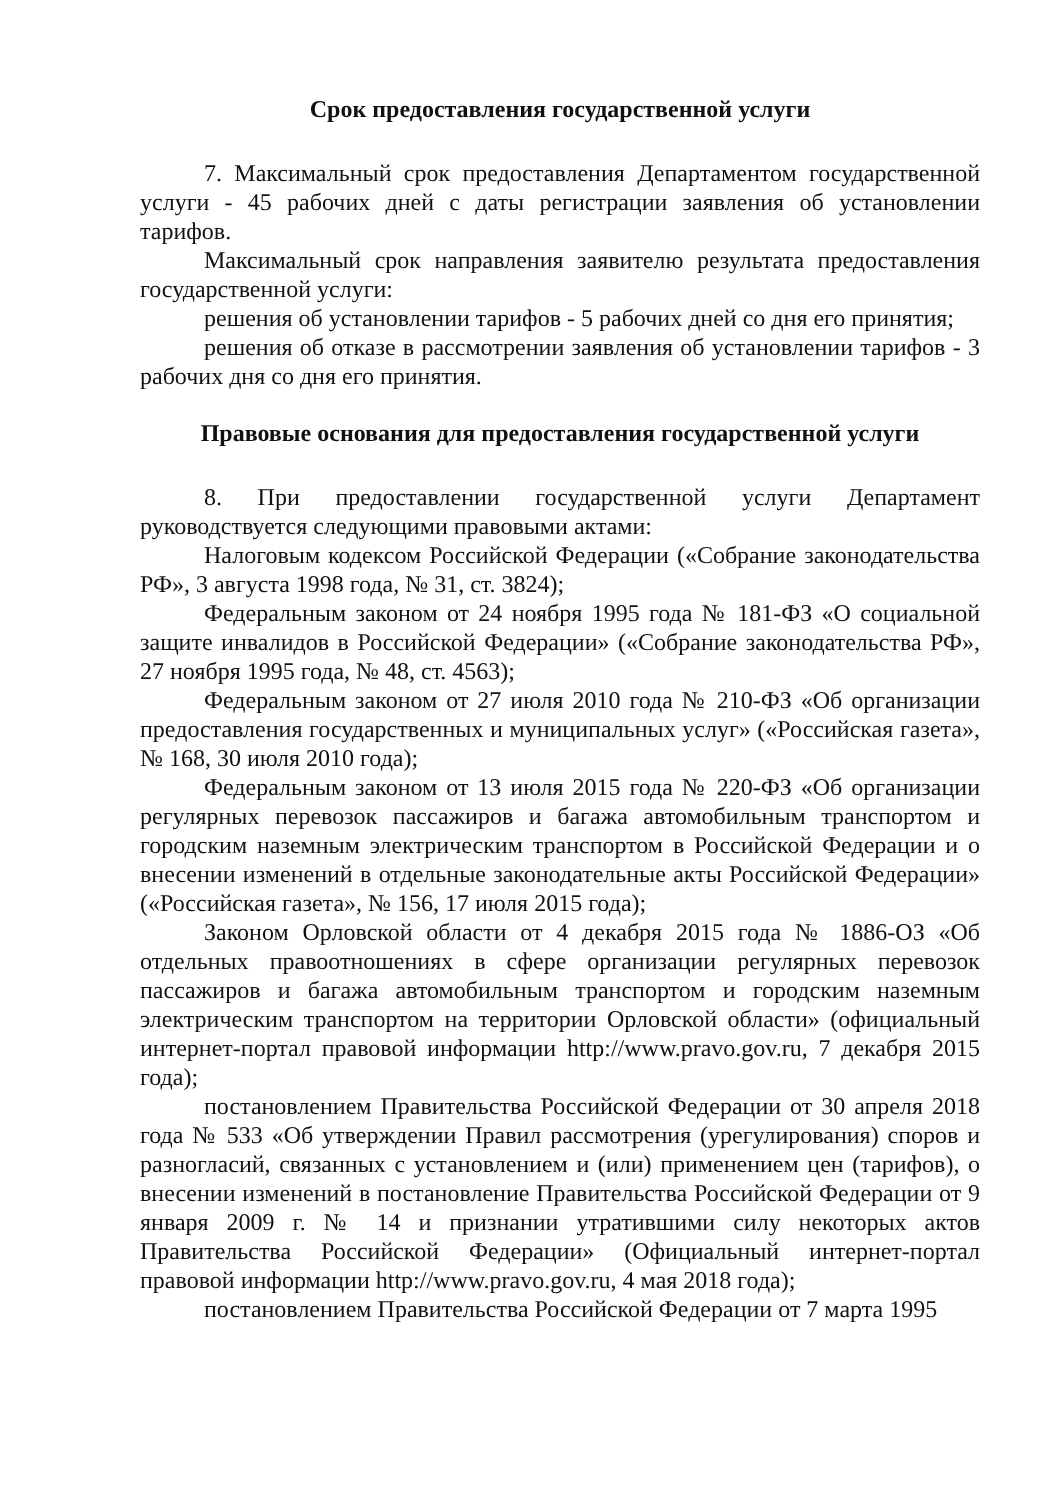Срок предоставления государственной услуги
7. Максимальный срок предоставления Департаментом государственной услуги - 45 рабочих дней с даты регистрации заявления об установлении тарифов.
Максимальный срок направления заявителю результата предоставления государственной услуги:
решения об установлении тарифов - 5 рабочих дней со дня его принятия;
решения об отказе в рассмотрении заявления об установлении тарифов - 3 рабочих дня со дня его принятия.
Правовые основания для предоставления государственной услуги
8. При предоставлении государственной услуги Департамент руководствуется следующими правовыми актами:
Налоговым кодексом Российской Федерации («Собрание законодательства РФ», 3 августа 1998 года, № 31, ст. 3824);
Федеральным законом от 24 ноября 1995 года № 181-ФЗ «О социальной защите инвалидов в Российской Федерации» («Собрание законодательства РФ», 27 ноября 1995 года, № 48, ст. 4563);
Федеральным законом от 27 июля 2010 года № 210-ФЗ «Об организации предоставления государственных и муниципальных услуг» («Российская газета», № 168, 30 июля 2010 года);
Федеральным законом от 13 июля 2015 года № 220-ФЗ «Об организации регулярных перевозок пассажиров и багажа автомобильным транспортом и городским наземным электрическим транспортом в Российской Федерации и о внесении изменений в отдельные законодательные акты Российской Федерации» («Российская газета», № 156, 17 июля 2015 года);
Законом Орловской области от 4 декабря 2015 года № 1886-ОЗ «Об отдельных правоотношениях в сфере организации регулярных перевозок пассажиров и багажа автомобильным транспортом и городским наземным электрическим транспортом на территории Орловской области» (официальный интернет-портал правовой информации http://www.pravo.gov.ru, 7 декабря 2015 года);
постановлением Правительства Российской Федерации от 30 апреля 2018 года № 533 «Об утверждении Правил рассмотрения (урегулирования) споров и разногласий, связанных с установлением и (или) применением цен (тарифов), о внесении изменений в постановление Правительства Российской Федерации от 9 января 2009 г. № 14 и признании утратившими силу некоторых актов Правительства Российской Федерации» (Официальный интернет-портал правовой информации http://www.pravo.gov.ru, 4 мая 2018 года);
постановлением Правительства Российской Федерации от 7 марта 1995